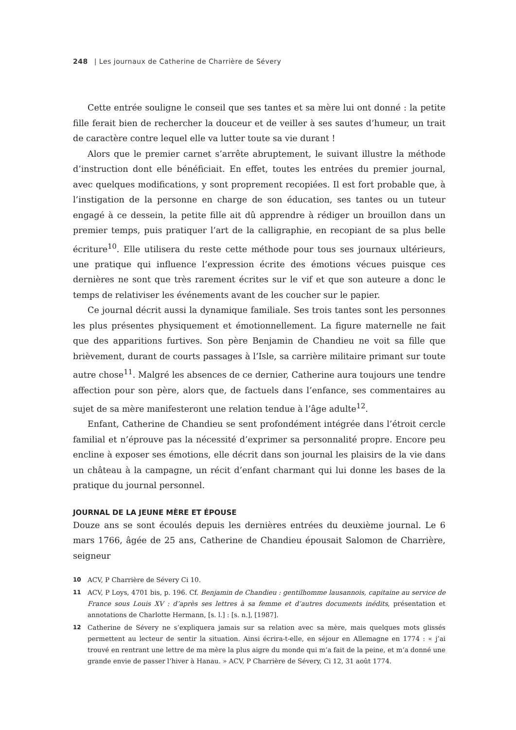248 | Les journaux de Catherine de Charrière de Sévery
Cette entrée souligne le conseil que ses tantes et sa mère lui ont donné : la petite fille ferait bien de rechercher la douceur et de veiller à ses sautes d’humeur, un trait de caractère contre lequel elle va lutter toute sa vie durant !
Alors que le premier carnet s’arrête abruptement, le suivant illustre la méthode d’instruction dont elle bénéficiait. En effet, toutes les entrées du premier journal, avec quelques modifications, y sont proprement recopiées. Il est fort probable que, à l’instigation de la personne en charge de son éducation, ses tantes ou un tuteur engagé à ce dessein, la petite fille ait dû apprendre à rédiger un brouillon dans un premier temps, puis pratiquer l’art de la calligraphie, en recopiant de sa plus belle écriture<sup>10</sup>. Elle utilisera du reste cette méthode pour tous ses journaux ultérieurs, une pratique qui influence l’expression écrite des émotions vécues puisque ces dernières ne sont que très rarement écrites sur le vif et que son auteure a donc le temps de relativiser les événements avant de les coucher sur le papier.
Ce journal décrit aussi la dynamique familiale. Ses trois tantes sont les personnes les plus présentes physiquement et émotionnellement. La figure maternelle ne fait que des apparitions furtives. Son père Benjamin de Chandieu ne voit sa fille que brièvement, durant de courts passages à l’Isle, sa carrière militaire primant sur toute autre chose<sup>11</sup>. Malgré les absences de ce dernier, Catherine aura toujours une tendre affection pour son père, alors que, de factuels dans l’enfance, ses commentaires au sujet de sa mère manifesteront une relation tendue à l’âge adulte<sup>12</sup>.
Enfant, Catherine de Chandieu se sent profondément intégrée dans l’étroit cercle familial et n’éprouve pas la nécessité d’exprimer sa personnalité propre. Encore peu encline à exposer ses émotions, elle décrit dans son journal les plaisirs de la vie dans un château à la campagne, un récit d’enfant charmant qui lui donne les bases de la pratique du journal personnel.
JOURNAL DE LA JEUNE MÈRE ET ÉPOUSE
Douze ans se sont écoulés depuis les dernières entrées du deuxième journal. Le 6 mars 1766, âgée de 25 ans, Catherine de Chandieu épousait Salomon de Charrière, seigneur
10 ACV, P Charrière de Sévery Ci 10.
11 ACV, P Loys, 4701 bis, p. 196. Cf. Benjamin de Chandieu : gentilhomme lausannois, capitaine au service de France sous Louis XV : d’après ses lettres à sa femme et d’autres documents inédits, présentation et annotations de Charlotte Hermann, [s. l.] : [s. n.], [1987].
12 Catherine de Sévery ne s’expliquera jamais sur sa relation avec sa mère, mais quelques mots glissés permettent au lecteur de sentir la situation. Ainsi écrira-t-elle, en séjour en Allemagne en 1774 : « j’ai trouvé en rentrant une lettre de ma mère la plus aigre du monde qui m’a fait de la peine, et m’a donné une grande envie de passer l’hiver à Hanau. » ACV, P Charrière de Sévery, Ci 12, 31 août 1774.